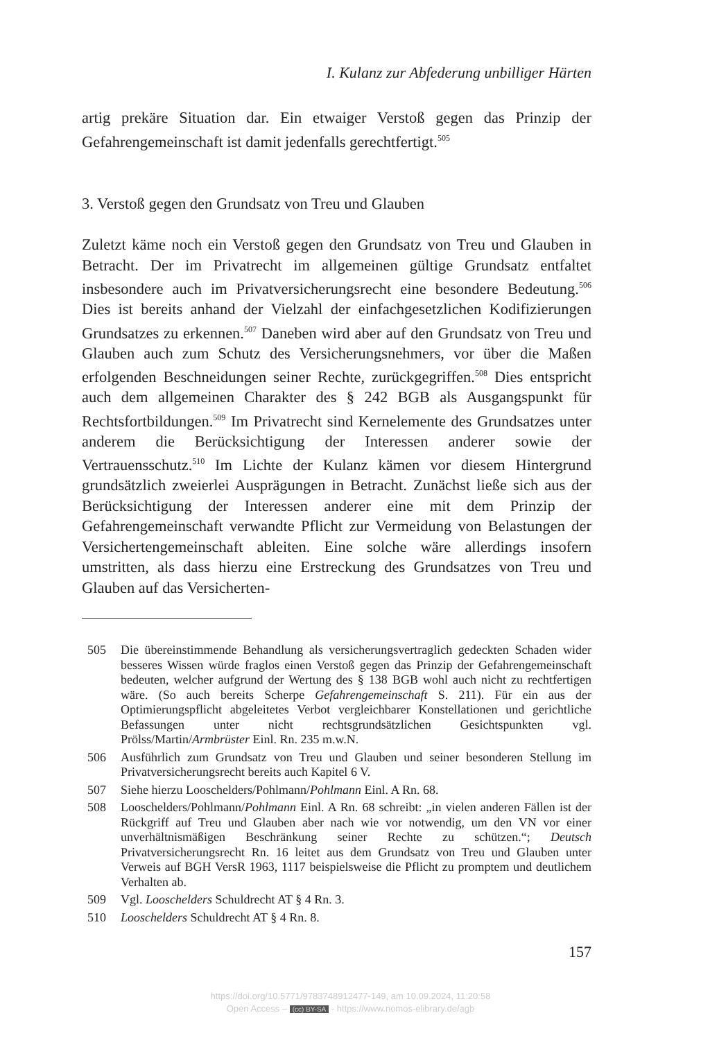I. Kulanz zur Abfederung unbilliger Härten
artig prekäre Situation dar. Ein etwaiger Verstoß gegen das Prinzip der Gefahrengemeinschaft ist damit jedenfalls gerechtfertigt.<sup>505</sup>
3. Verstoß gegen den Grundsatz von Treu und Glauben
Zuletzt käme noch ein Verstoß gegen den Grundsatz von Treu und Glauben in Betracht. Der im Privatrecht im allgemeinen gültige Grundsatz entfaltet insbesondere auch im Privatversicherungsrecht eine besondere Bedeutung.<sup>506</sup> Dies ist bereits anhand der Vielzahl der einfachgesetzlichen Kodifizierungen Grundsatzes zu erkennen.<sup>507</sup> Daneben wird aber auf den Grundsatz von Treu und Glauben auch zum Schutz des Versicherungsnehmers, vor über die Maßen erfolgenden Beschneidungen seiner Rechte, zurückgegriffen.<sup>508</sup> Dies entspricht auch dem allgemeinen Charakter des § 242 BGB als Ausgangspunkt für Rechtsfortbildungen.<sup>509</sup> Im Privatrecht sind Kernelemente des Grundsatzes unter anderem die Berücksichtigung der Interessen anderer sowie der Vertrauensschutz.<sup>510</sup> Im Lichte der Kulanz kämen vor diesem Hintergrund grundsätzlich zweierlei Ausprägungen in Betracht. Zunächst ließe sich aus der Berücksichtigung der Interessen anderer eine mit dem Prinzip der Gefahrengemeinschaft verwandte Pflicht zur Vermeidung von Belastungen der Versichertengemeinschaft ableiten. Eine solche wäre allerdings insofern umstritten, als dass hierzu eine Erstreckung des Grundsatzes von Treu und Glauben auf das Versicherten-
505 Die übereinstimmende Behandlung als versicherungsvertraglich gedeckten Schaden wider besseres Wissen würde fraglos einen Verstoß gegen das Prinzip der Gefahrengemeinschaft bedeuten, welcher aufgrund der Wertung des § 138 BGB wohl auch nicht zu rechtfertigen wäre. (So auch bereits Scherpe Gefahrengemeinschaft S. 211). Für ein aus der Optimierungspflicht abgeleitetes Verbot vergleichbarer Konstellationen und gerichtliche Befassungen unter nicht rechtsgrundsätzlichen Gesichtspunkten vgl. Prölss/Martin/Armbrüster Einl. Rn. 235 m.w.N.
506 Ausführlich zum Grundsatz von Treu und Glauben und seiner besonderen Stellung im Privatversicherungsrecht bereits auch Kapitel 6 V.
507 Siehe hierzu Looschelders/Pohlmann/Pohlmann Einl. A Rn. 68.
508 Looschelders/Pohlmann/Pohlmann Einl. A Rn. 68 schreibt: „in vielen anderen Fällen ist der Rückgriff auf Treu und Glauben aber nach wie vor notwendig, um den VN vor einer unverhältnismäßigen Beschränkung seiner Rechte zu schützen.“; Deutsch Privatversicherungsrecht Rn. 16 leitet aus dem Grundsatz von Treu und Glauben unter Verweis auf BGH VersR 1963, 1117 beispielsweise die Pflicht zu promptem und deutlichem Verhalten ab.
509 Vgl. Looschelders Schuldrecht AT § 4 Rn. 3.
510 Looschelders Schuldrecht AT § 4 Rn. 8.
157
https://doi.org/10.5771/9783748912477-149, am 10.09.2024, 11:20:58
Open Access – (cc) BY-SA - https://www.nomos-elibrary.de/agb